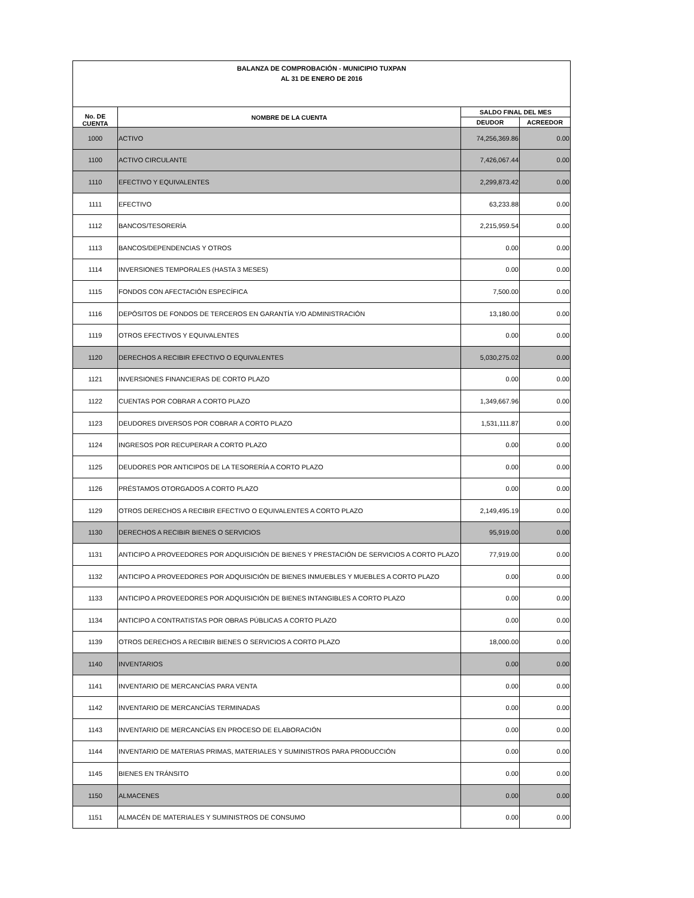| BALANZA DE COMPROBACIÓN - MUNICIPIO TUXPAN AL 31 DE ENERO DE 2016 | | | |
| No. DE CUENTA | NOMBRE DE LA CUENTA | SALDO FINAL DEL MES | |
| | | DEUDOR | ACREEDOR |
| 1000 | ACTIVO | 74,256,369.86 | 0.00 |
| 1100 | ACTIVO CIRCULANTE | 7,426,067.44 | 0.00 |
| 1110 | EFECTIVO Y EQUIVALENTES | 2,299,873.42 | 0.00 |
| 1111 | EFECTIVO | 63,233.88 | 0.00 |
| 1112 | BANCOS/TESORERÍA | 2,215,959.54 | 0.00 |
| 1113 | BANCOS/DEPENDENCIAS Y OTROS | 0.00 | 0.00 |
| 1114 | INVERSIONES TEMPORALES (HASTA 3 MESES) | 0.00 | 0.00 |
| 1115 | FONDOS CON AFECTACIÓN ESPECÍFICA | 7,500.00 | 0.00 |
| 1116 | DEPÓSITOS DE FONDOS DE TERCEROS EN GARANTÍA Y/O ADMINISTRACIÓN | 13,180.00 | 0.00 |
| 1119 | OTROS EFECTIVOS Y EQUIVALENTES | 0.00 | 0.00 |
| 1120 | DERECHOS A RECIBIR EFECTIVO O EQUIVALENTES | 5,030,275.02 | 0.00 |
| 1121 | INVERSIONES FINANCIERAS DE CORTO PLAZO | 0.00 | 0.00 |
| 1122 | CUENTAS POR COBRAR A CORTO PLAZO | 1,349,667.96 | 0.00 |
| 1123 | DEUDORES DIVERSOS POR COBRAR A CORTO PLAZO | 1,531,111.87 | 0.00 |
| 1124 | INGRESOS POR RECUPERAR A CORTO PLAZO | 0.00 | 0.00 |
| 1125 | DEUDORES POR ANTICIPOS DE LA TESORERÍA A CORTO PLAZO | 0.00 | 0.00 |
| 1126 | PRÉSTAMOS OTORGADOS A CORTO PLAZO | 0.00 | 0.00 |
| 1129 | OTROS DERECHOS A RECIBIR EFECTIVO O EQUIVALENTES A CORTO PLAZO | 2,149,495.19 | 0.00 |
| 1130 | DERECHOS A RECIBIR BIENES O SERVICIOS | 95,919.00 | 0.00 |
| 1131 | ANTICIPO A PROVEEDORES POR ADQUISICIÓN DE BIENES Y PRESTACIÓN DE SERVICIOS A CORTO PLAZO | 77,919.00 | 0.00 |
| 1132 | ANTICIPO A PROVEEDORES POR ADQUISICIÓN DE BIENES INMUEBLES Y MUEBLES A CORTO PLAZO | 0.00 | 0.00 |
| 1133 | ANTICIPO A PROVEEDORES POR ADQUISICIÓN DE BIENES INTANGIBLES A CORTO PLAZO | 0.00 | 0.00 |
| 1134 | ANTICIPO A CONTRATISTAS POR OBRAS PÚBLICAS A CORTO PLAZO | 0.00 | 0.00 |
| 1139 | OTROS DERECHOS A RECIBIR BIENES O SERVICIOS A CORTO PLAZO | 18,000.00 | 0.00 |
| 1140 | INVENTARIOS | 0.00 | 0.00 |
| 1141 | INVENTARIO DE MERCANCÍAS PARA VENTA | 0.00 | 0.00 |
| 1142 | INVENTARIO DE MERCANCÍAS TERMINADAS | 0.00 | 0.00 |
| 1143 | INVENTARIO DE MERCANCÍAS EN PROCESO DE ELABORACIÓN | 0.00 | 0.00 |
| 1144 | INVENTARIO DE MATERIAS PRIMAS, MATERIALES Y SUMINISTROS PARA PRODUCCIÓN | 0.00 | 0.00 |
| 1145 | BIENES EN TRÁNSITO | 0.00 | 0.00 |
| 1150 | ALMACENES | 0.00 | 0.00 |
| 1151 | ALMACÉN DE MATERIALES Y SUMINISTROS DE CONSUMO | 0.00 | 0.00 |